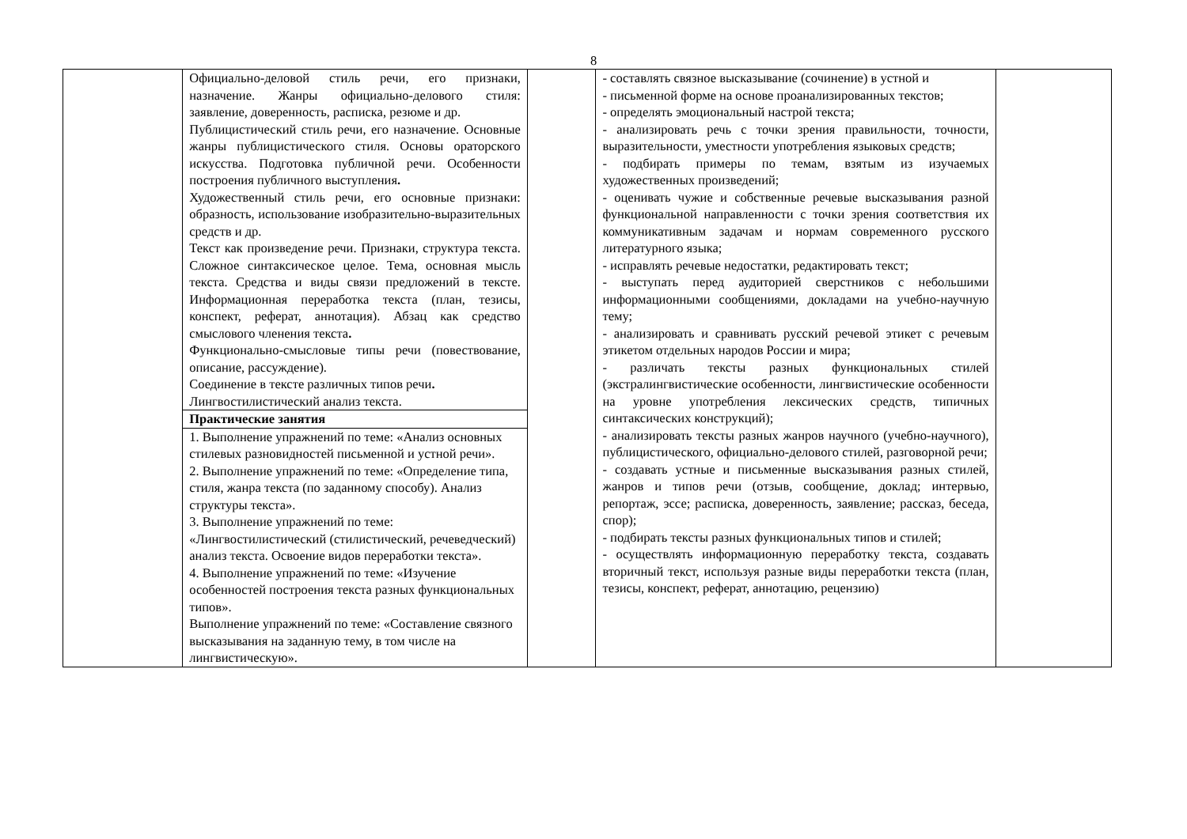8
| | Официально-деловой стиль речи, его признаки, назначение. Жанры официально-делового стиля: заявление, доверенность, расписка, резюме и др. Публицистический стиль речи, его назначение. Основные жанры публицистического стиля. Основы ораторского искусства. Подготовка публичной речи. Особенности построения публичного выступления . Художественный стиль речи, его основные признаки: образность, использование изобразительно-выразительных средств и др. Текст как произведение речи. Признаки, структура текста. Сложное синтаксическое целое. Тема, основная мысль текста. Средства и виды связи предложений в тексте. Информационная переработка текста (план, тезисы, конспект, реферат, аннотация). Абзац как средство смыслового членения текста . Функционально-смысловые типы речи (повествование, описание, рассуждение). Соединение в тексте различных типов речи . Лингвостилистический анализ текста. | | - составлять связное высказывание (сочинение) в устной и - письменной форме на основе проанализированных текстов; - определять эмоциональный настрой текста; - анализировать речь с точки зрения правильности, точности, выразительности, уместности употребления языковых средств; - подбирать примеры по темам, взятым из изучаемых художественных произведений; - оценивать чужие и собственные речевые высказывания разной функциональной направленности с точки зрения соответствия их коммуникативным задачам и нормам современного русского литературного языка; - исправлять речевые недостатки, редактировать текст; - выступать перед аудиторией сверстников с небольшими информационными сообщениями, докладами на учебно-научную тему; - анализировать и сравнивать русский речевой этикет с речевым этикетом отдельных народов России и мира; - различать тексты разных функциональных стилей (экстралингвистические особенности, лингвистические особенности на уровне употребления лексических средств, типичных синтаксических конструкций); - анализировать тексты разных жанров научного (учебно-научного), публицистического, официально-делового стилей, разговорной речи; - создавать устные и письменные высказывания разных стилей, жанров и типов речи (отзыв, сообщение, доклад; интервью, репортаж, эссе; расписка, доверенность, заявление; рассказ, беседа, спор); - подбирать тексты разных функциональных типов и стилей; - осуществлять информационную переработку текста, создавать вторичный текст, используя разные виды переработки текста (план, тезисы, конспект, реферат, аннотацию, рецензию) | |
| | Практические занятия | | | |
| | 1. Выполнение упражнений по теме: «Анализ основных стилевых разновидностей письменной и устной речи». 2. Выполнение упражнений по теме: «Определение типа, стиля, жанра текста (по заданному способу). Анализ структуры текста». 3. Выполнение упражнений по теме: «Лингвостилистический (стилистический, речеведческий) анализ текста. Освоение видов переработки текста». 4. Выполнение упражнений по теме: «Изучение особенностей построения текста разных функциональных типов». Выполнение упражнений по теме: «Составление связного высказывания на заданную тему, в том числе на лингвистическую». | | | |